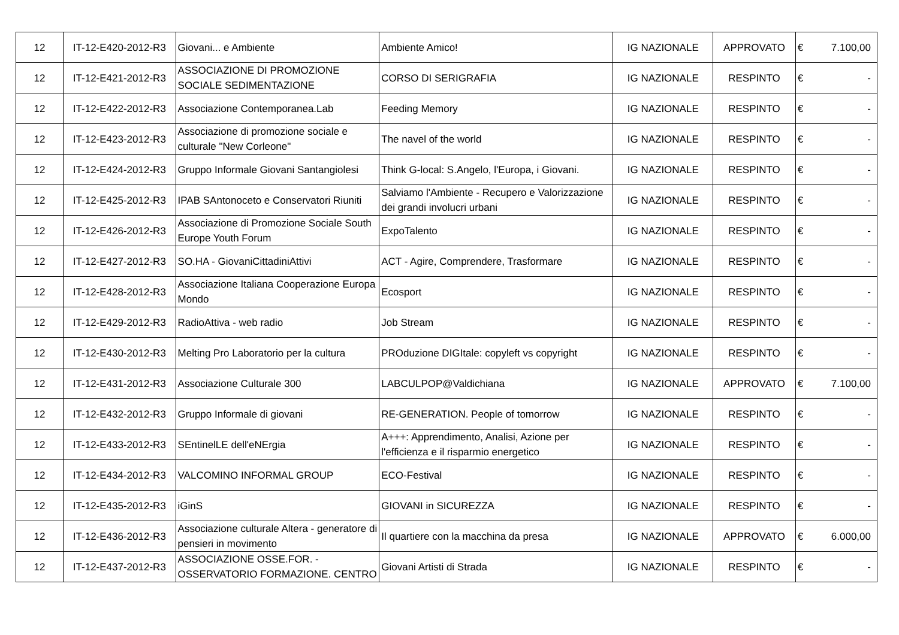| 12 | IT-12-E420-2012-R3 | Giovani... e Ambiente | Ambiente Amico! | IG NAZIONALE | APPROVATO | € | 7.100,00 |
| 12 | IT-12-E421-2012-R3 | ASSOCIAZIONE DI PROMOZIONE SOCIALE SEDIMENTAZIONE | CORSO DI SERIGRAFIA | IG NAZIONALE | RESPINTO | € | - |
| 12 | IT-12-E422-2012-R3 | Associazione Contemporanea.Lab | Feeding Memory | IG NAZIONALE | RESPINTO | € | - |
| 12 | IT-12-E423-2012-R3 | Associazione di promozione sociale e culturale "New Corleone" | The navel of the world | IG NAZIONALE | RESPINTO | € | - |
| 12 | IT-12-E424-2012-R3 | Gruppo Informale Giovani Santangiolesi | Think G-local: S.Angelo, l'Europa, i Giovani. | IG NAZIONALE | RESPINTO | € | - |
| 12 | IT-12-E425-2012-R3 | IPAB SAntonoceto e Conservatori Riuniti | Salviamo l'Ambiente - Recupero e Valorizzazione dei grandi involucri urbani | IG NAZIONALE | RESPINTO | € | - |
| 12 | IT-12-E426-2012-R3 | Associazione di Promozione Sociale South Europe Youth Forum | ExpoTalento | IG NAZIONALE | RESPINTO | € | - |
| 12 | IT-12-E427-2012-R3 | SO.HA - GiovaniCittadiniAttivi | ACT - Agire, Comprendere, Trasformare | IG NAZIONALE | RESPINTO | € | - |
| 12 | IT-12-E428-2012-R3 | Associazione Italiana Cooperazione Europa Mondo | Ecosport | IG NAZIONALE | RESPINTO | € | - |
| 12 | IT-12-E429-2012-R3 | RadioAttiva - web radio | Job Stream | IG NAZIONALE | RESPINTO | € | - |
| 12 | IT-12-E430-2012-R3 | Melting Pro Laboratorio per la cultura | PROduzione DIGItale: copyleft vs copyright | IG NAZIONALE | RESPINTO | € | - |
| 12 | IT-12-E431-2012-R3 | Associazione Culturale 300 | LABCULPOP@Valdichiana | IG NAZIONALE | APPROVATO | € | 7.100,00 |
| 12 | IT-12-E432-2012-R3 | Gruppo Informale di giovani | RE-GENERATION. People of tomorrow | IG NAZIONALE | RESPINTO | € | - |
| 12 | IT-12-E433-2012-R3 | SEntinelLE dell'eNErgia | A+++: Apprendimento, Analisi, Azione per l'efficienza e il risparmio energetico | IG NAZIONALE | RESPINTO | € | - |
| 12 | IT-12-E434-2012-R3 | VALCOMINO INFORMAL GROUP | ECO-Festival | IG NAZIONALE | RESPINTO | € | - |
| 12 | IT-12-E435-2012-R3 | iGinS | GIOVANI in SICUREZZA | IG NAZIONALE | RESPINTO | € | - |
| 12 | IT-12-E436-2012-R3 | Associazione culturale Altera - generatore di pensieri in movimento | Il quartiere con la macchina da presa | IG NAZIONALE | APPROVATO | € | 6.000,00 |
| 12 | IT-12-E437-2012-R3 | ASSOCIAZIONE OSSE.FOR. - OSSERVATORIO FORMAZIONE. CENTRO | Giovani Artisti di Strada | IG NAZIONALE | RESPINTO | € | - |